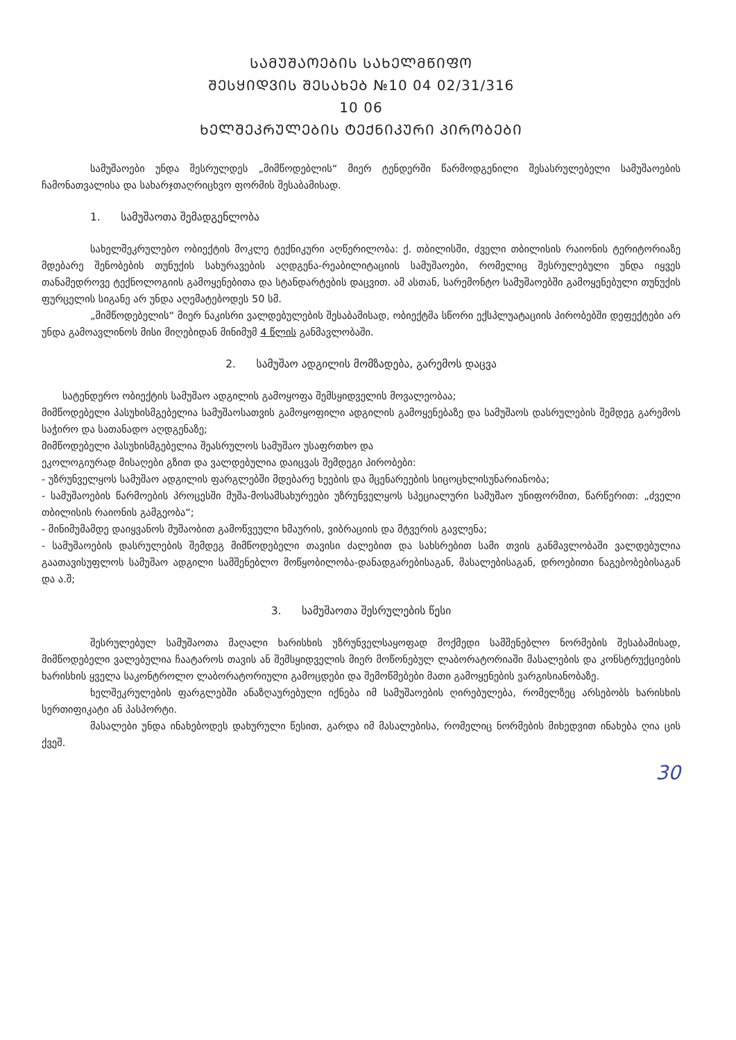ᲡᲐᲛᲣᲨᲐᲝᲔᲑᲘᲡ ᲡᲐᲮᲔᲚᲛᲬᲘᲤᲝ
ᲨᲔᲡᲧᲘᲓᲕᲘᲡ ᲨᲔᲡᲐᲮᲔᲑ №10 04 02/31/316
10 06
ᲮᲔᲚᲨᲔᲙᲠᲣᲚᲔᲑᲘᲡ ᲢᲔᲥᲜᲘᲙᲣᲠᲘ ᲞᲘᲠᲝᲑᲔᲑᲘ
სამუშაოები უნდა შესრულდეს „მიმწოდებლის“ მიერ ტენდერში წარმოდგენილი შესასრულებელი სამუშაოების ჩამონათვალისა და სახარჯთაღრიცხვო ფორმის შესაბამისად.
1. სამუშაოთა შემადგენლობა
სახელშეკრულებო ობიექტის მოკლე ტექნიკური აღწერილობა: ქ. თბილისში, ძველი თბილისის რაიონის ტერიტორიაზე მდებარე შენობების თუნუქის სახურავების აღდგენა-რეაბილიტაციის სამუშაოები, რომელიც შესრულებული უნდა იყვეს თანამედროვე ტექნოლოგიის გამოყენებითა და სტანდარტების დაცვით. ამ ასთან, სარემონტო სამუშაოებში გამოყენებული თუნუქის ფურცელის სიგანე არ უნდა აღემატებოდეს 50 სმ.
„მიმწოდებელის“ მიერ ნაკისრი ვალდებულების შესაბამისად, ობიექტმა სწორი ექსპლუატაციის პირობებში დეფექტები არ უნდა გამოავლინოს მისი მიღებიდან მინიმუმ 4 წლის განმავლობაში.
2. სამუშაო ადგილის მომზადება, გარემოს დაცვა
სატენდერო ობიექტის სამუშაო ადგილის გამოყოფა შემსყიდველის მოვალეობაა;
მიმწოდებელი პასუხისმგებელია სამუშაოსათვის გამოყოფილი ადგილის გამოყენებაზე და სამუშაოს დასრულების შემდეგ გარემოს საჭირო და სათანადო აღდგენაზე;
მიმწოდებელი პასუხისმგებელია შეასრულოს სამუშაო უსაფრთხო და
ეკოლოგიურად მისაღები გზით და ვალდებულია დაიცვას შემდეგი პირობები:
- უზრუნველყოს სამუშაო ადგილის ფარგლებში მდებარე ხეების და მცენარეების სიცოცხლისუნარიანობა;
- სამუშაოების წარმოების პროცესში მუშა-მოსამსახურეები უზრუნველყოს სპეციალური სამუშაო უნიფორმით, წარწერით: „ძველი თბილისის რაიონის გამგეობა“;
- მინიმუმამდე დაიყვანოს მუშაობით გამოწვეული ხმაურის, ვიბრაციის და მტვერის გავლენა;
- სამუშაოების დასრულების შემდეგ მიმწოდებელი თავისი ძალებით და სახსრებით სამი თვის განმავლობაში ვალდებულია გაათავისუფლოს სამუშაო ადგილი სამშენებლო მოწყობილობა-დანადგარებისაგან, მასალებისაგან, დროებითი ნაგებობებისაგან და ა.შ;
3. სამუშაოთა შესრულების წესი
შესრულებულ სამუშაოთა მაღალი ხარისხის უზრუნველსაყოფად მოქმედი სამშენებლო ნორმების შესაბამისად, მიმწოდებელი ვალებულია ჩაატაროს თავის ან შემსყიდველის მიერ მოწონებულ ლაბორატორიაში მასალების და კონსტრუქციების ხარისხის ყველა საკონტროლო ლაბორატორიული გამოცდები და შემოწმებები მათი გამოყენების ვარგისიანობაზე.
ხელშეკრულების ფარგლებში ანაზღაურებული იქნება იმ სამუშაოების ღირებულება, რომელზეც არსებობს ხარისხის სერთიფიკატი ან პასპორტი.
მასალები უნდა ინახებოდეს დახურული წესით, გარდა იმ მასალებისა, რომელიც ნორმების მიხედვით ინახება ღია ცის ქვეშ.
30